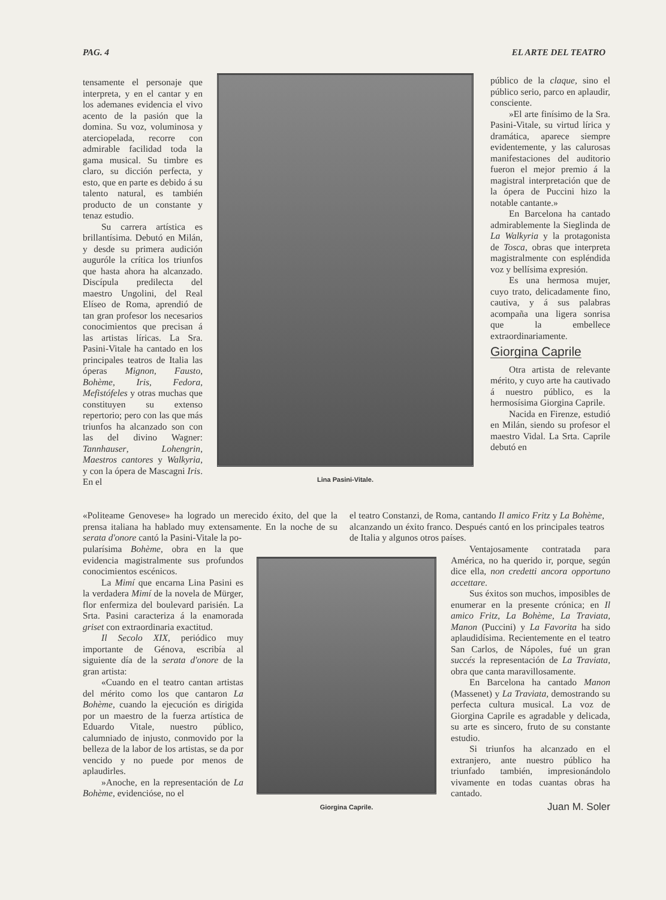PAG. 4 EL ARTE DEL TEATRO
tensamente el personaje que interpreta, y en el cantar y en los ademanes evidencia el vivo acento de la pasión que la domina. Su voz, voluminosa y aterciopelada, recorre con admirable facilidad toda la gama musical. Su timbre es claro, su dicción perfecta, y esto, que en parte es debido á su talento natural, es también producto de un constante y tenaz estudio.
Su carrera artística es brillantísima. Debutó en Milán, y desde su primera audición auguróle la crítica los triunfos que hasta ahora ha alcanzado. Discípula predilecta del maestro Ungolini, del Real Elíseo de Roma, aprendió de tan gran profesor los necesarios conocimientos que precisan á las artistas líricas. La Sra. Pasini-Vitale ha cantado en los principales teatros de Italia las óperas Mignon, Fausto, Bohème, Iris, Fedora, Mefistófeles y otras muchas que constituyen su extenso repertorio; pero con las que más triunfos ha alcanzado son con las del divino Wagner: Tannhauser, Lohengrin, Maestros cantores y Walkyria, y con la ópera de Mascagni Iris. En el
Lina Pasini-Vitale.
público de la claque, sino el público serio, parco en aplaudir, consciente.
»El arte finísimo de la Sra. Pasini-Vitale, su virtud lírica y dramática, aparece siempre evidentemente, y las calurosas manifestaciones del auditorio fueron el mejor premio á la magistral interpretación que de la ópera de Puccini hizo la notable cantante.»
En Barcelona ha cantado admirablemente la Sieglinda de La Walkyria y la protagonista de Tosca, obras que interpreta magistralmente con espléndida voz y bellísima expresión.
Es una hermosa mujer, cuyo trato, delicadamente fino, cautiva, y á sus palabras acompaña una ligera sonrisa que la embellece extraordinariamente.
Giorgina Caprile
Otra artista de relevante mérito, y cuyo arte ha cautivado á nuestro público, es la hermosísima Giorgina Caprile.
Nacida en Firenze, estudió en Milán, siendo su profesor el maestro Vidal. La Srta. Caprile debutó en
«Politeame Genovese» ha logrado un merecido éxito, del que la prensa italiana ha hablado muy extensamente. En la noche de su serata d'onore cantó la Pasini-Vitale la po-
el teatro Constanzi, de Roma, cantando Il amico Fritz y La Bohème, alcanzando un éxito franco. Después cantó en los principales teatros de Italia y algunos otros países.
pularísima Bohème, obra en la que evidencia magistralmente sus profundos conocimientos escénicos.
La Mimí que encarna Lina Pasini es la verdadera Mimí de la novela de Mürger, flor enfermiza del boulevard parisién. La Srta. Pasini caracteriza á la enamorada griset con extraordinaria exactitud.
Il Secolo XIX, periódico muy importante de Génova, escribía al siguiente día de la serata d'onore de la gran artista:
«Cuando en el teatro cantan artistas del mérito como los que cantaron La Bohème, cuando la ejecución es dirigida por un maestro de la fuerza artística de Eduardo Vitale, nuestro público, calumniado de injusto, conmovido por la belleza de la labor de los artistas, se da por vencido y no puede por menos de aplaudirles.
»Anoche, en la representación de La Bohème, evidencióse, no el
Giorgina Caprile.
Ventajosamente contratada para América, no ha querido ir, porque, según dice ella, non credetti ancora opportuno accettare.
Sus éxitos son muchos, imposibles de enumerar en la presente crónica; en Il amico Fritz, La Bohème, La Traviata, Manon (Puccini) y La Favorita ha sido aplaudidísima. Recientemente en el teatro San Carlos, de Nápoles, fué un gran succés la representación de La Traviata, obra que canta maravillosamente.
En Barcelona ha cantado Manon (Massenet) y La Traviata, demostrando su perfecta cultura musical. La voz de Giorgina Caprile es agradable y delicada, su arte es sincero, fruto de su constante estudio.
Si triunfos ha alcanzado en el extranjero, ante nuestro público ha triunfado también, impresionándolo vivamente en todas cuantas obras ha cantado.
Juan M. Soler